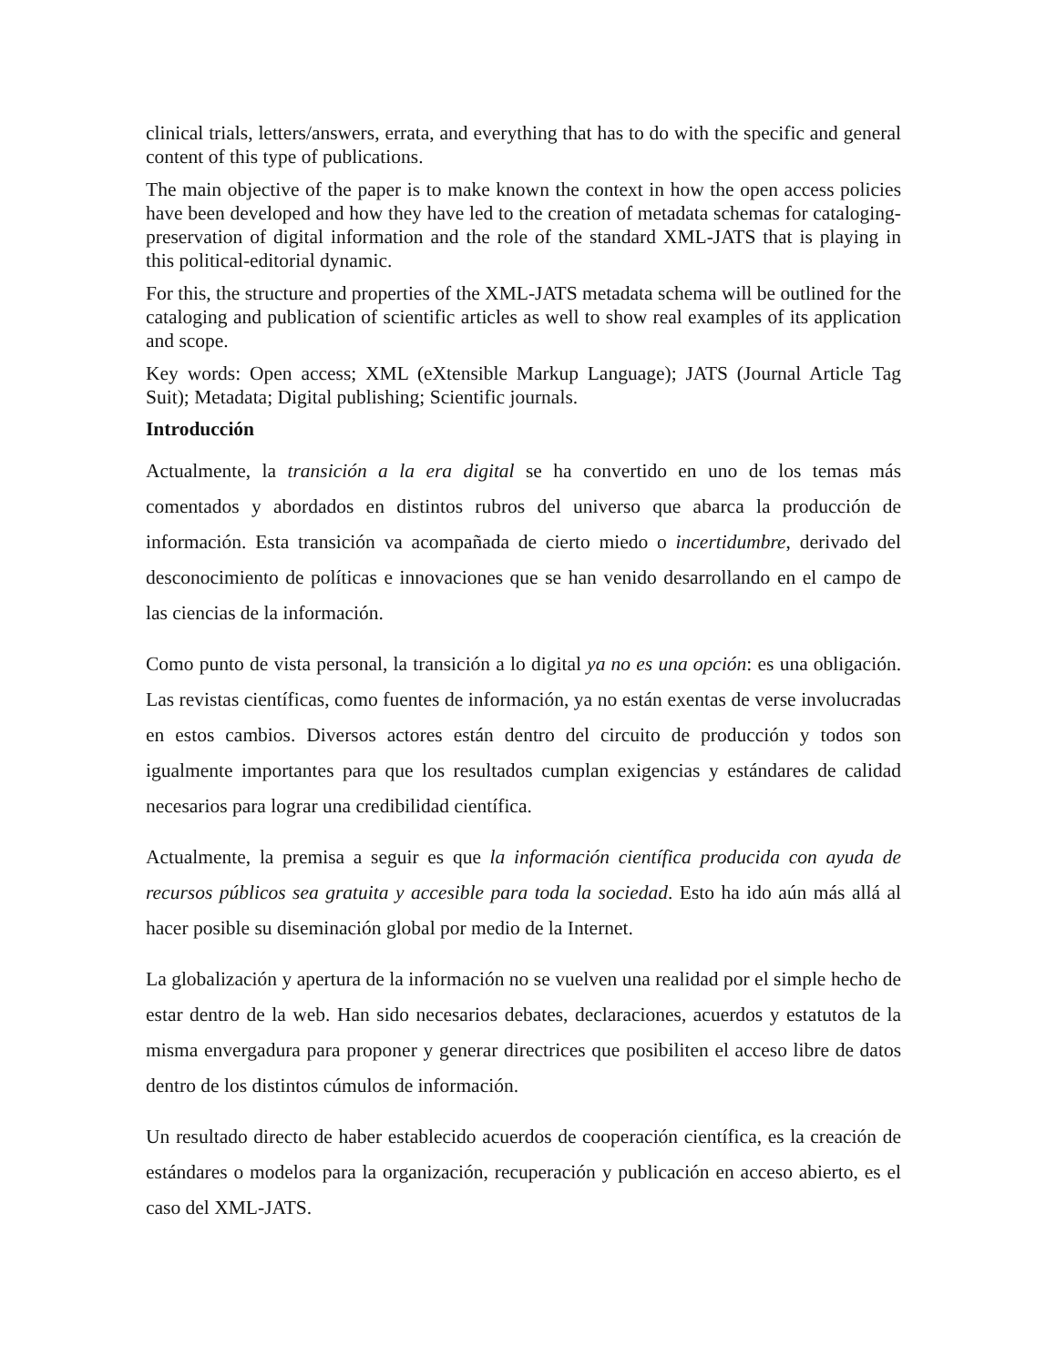clinical trials, letters/answers, errata, and everything that has to do with the specific and general content of this type of publications.
The main objective of the paper is to make known the context in how the open access policies have been developed and how they have led to the creation of metadata schemas for cataloging-preservation of digital information and the role of the standard XML-JATS that is playing in this political-editorial dynamic.
For this, the structure and properties of the XML-JATS metadata schema will be outlined for the cataloging and publication of scientific articles as well to show real examples of its application and scope.
Key words: Open access; XML (eXtensible Markup Language); JATS (Journal Article Tag Suit); Metadata; Digital publishing; Scientific journals.
Introducción
Actualmente, la transición a la era digital se ha convertido en uno de los temas más comentados y abordados en distintos rubros del universo que abarca la producción de información. Esta transición va acompañada de cierto miedo o incertidumbre, derivado del desconocimiento de políticas e innovaciones que se han venido desarrollando en el campo de las ciencias de la información.
Como punto de vista personal, la transición a lo digital ya no es una opción: es una obligación. Las revistas científicas, como fuentes de información, ya no están exentas de verse involucradas en estos cambios. Diversos actores están dentro del circuito de producción y todos son igualmente importantes para que los resultados cumplan exigencias y estándares de calidad necesarios para lograr una credibilidad científica.
Actualmente, la premisa a seguir es que la información científica producida con ayuda de recursos públicos sea gratuita y accesible para toda la sociedad. Esto ha ido aún más allá al hacer posible su diseminación global por medio de la Internet.
La globalización y apertura de la información no se vuelven una realidad por el simple hecho de estar dentro de la web. Han sido necesarios debates, declaraciones, acuerdos y estatutos de la misma envergadura para proponer y generar directrices que posibiliten el acceso libre de datos dentro de los distintos cúmulos de información.
Un resultado directo de haber establecido acuerdos de cooperación científica, es la creación de estándares o modelos para la organización, recuperación y publicación en acceso abierto, es el caso del XML-JATS.